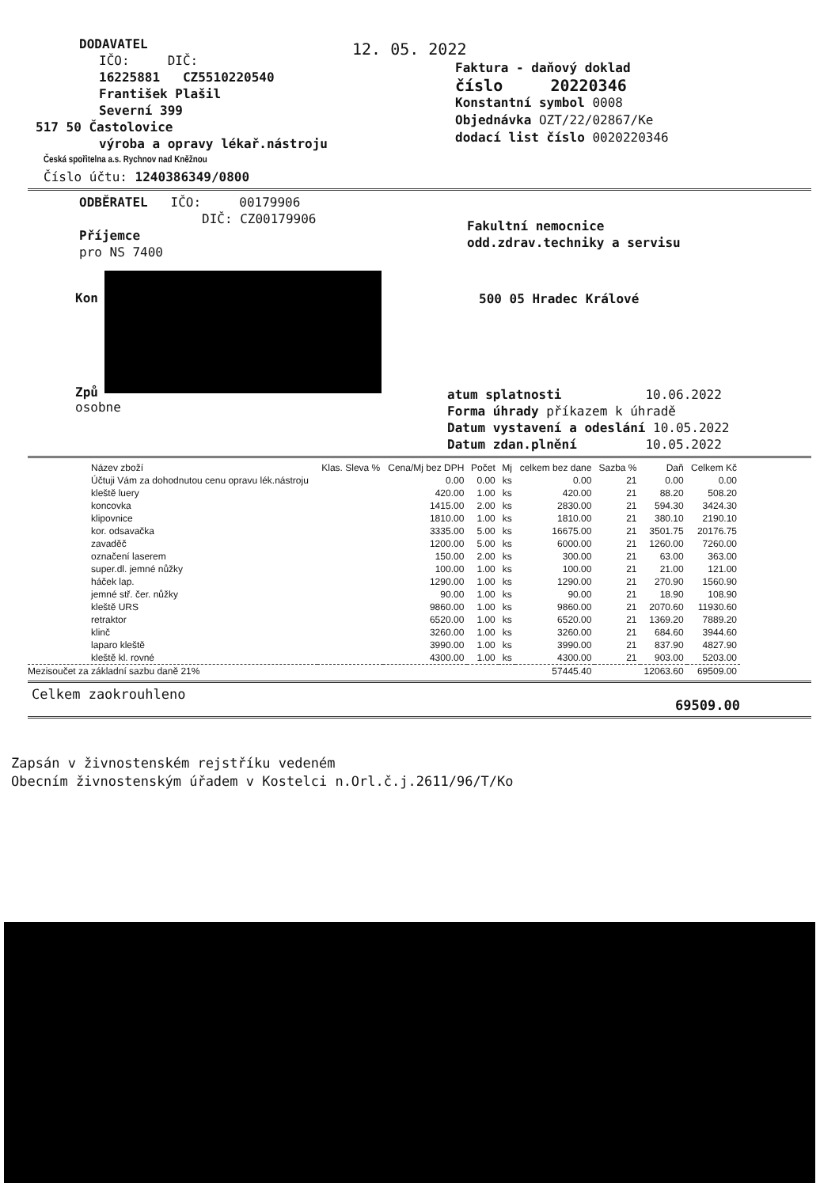12. 05. 2022
DODAVATEL
IČO: DIČ:
16225881 CZ5510220540
František Plašil
Severní 399
517 50 Častolovice
výroba a opravy lékař.nástroju
Česká spořitelna a.s. Rychnov nad Kněžnou
Číslo účtu: 1240386349/0800
Faktura - daňový doklad
číslo 20220346
Konstantní symbol 0008
Objednávka OZT/22/02867/Ke
dodací list číslo 0020220346
ODBĚRATEL IČO: 00179906
DIČ: CZ00179906
Příjemce
pro NS 7400
Fakultní nemocnice
odd.zdrav.techniky a servisu
Kon
Způ
osobne
500 05 Hradec Králové
atum splatnosti 10.06.2022
Forma úhrady příkazem k úhradě
Datum vystavení a odeslání 10.05.2022
Datum zdan.plnění 10.05.2022
| Název zboží | Klas. Sleva % | Cena/Mj bez DPH | Počet | Mj | celkem bez dane | Sazba % | Daň | Celkem Kč |
| --- | --- | --- | --- | --- | --- | --- | --- | --- |
| Účtuji Vám za dohodnutou cenu opravu lék.nástroju | | 0.00 | 0.00 | ks | 0.00 | 21 | 0.00 | 0.00 |
| kleště luery | | 420.00 | 1.00 | ks | 420.00 | 21 | 88.20 | 508.20 |
| koncovka | | 1415.00 | 2.00 | ks | 2830.00 | 21 | 594.30 | 3424.30 |
| klipovnice | | 1810.00 | 1.00 | ks | 1810.00 | 21 | 380.10 | 2190.10 |
| kor. odsavačka | | 3335.00 | 5.00 | ks | 16675.00 | 21 | 3501.75 | 20176.75 |
| zavaděč | | 1200.00 | 5.00 | ks | 6000.00 | 21 | 1260.00 | 7260.00 |
| označení laserem | | 150.00 | 2.00 | ks | 300.00 | 21 | 63.00 | 363.00 |
| super.dl. jemné nůžky | | 100.00 | 1.00 | ks | 100.00 | 21 | 21.00 | 121.00 |
| háček lap. | | 1290.00 | 1.00 | ks | 1290.00 | 21 | 270.90 | 1560.90 |
| jemné stř. čer. nůžky | | 90.00 | 1.00 | ks | 90.00 | 21 | 18.90 | 108.90 |
| kleště URS | | 9860.00 | 1.00 | ks | 9860.00 | 21 | 2070.60 | 11930.60 |
| retraktor | | 6520.00 | 1.00 | ks | 6520.00 | 21 | 1369.20 | 7889.20 |
| klinč | | 3260.00 | 1.00 | ks | 3260.00 | 21 | 684.60 | 3944.60 |
| laparo kleště | | 3990.00 | 1.00 | ks | 3990.00 | 21 | 837.90 | 4827.90 |
| kleště kl. rovné | | 4300.00 | 1.00 | ks | 4300.00 | 21 | 903.00 | 5203.00 |
| Mezisoučet za základní sazbu daně 21% | | | | | 57445.40 | | 12063.60 | 69509.00 |
Celkem zaokrouhleno 69509.00
Zapsán v živnostenském rejstříku vedeném
Obecním živnostenským úřadem v Kostelci n.Orl.č.j.2611/96/T/Ko